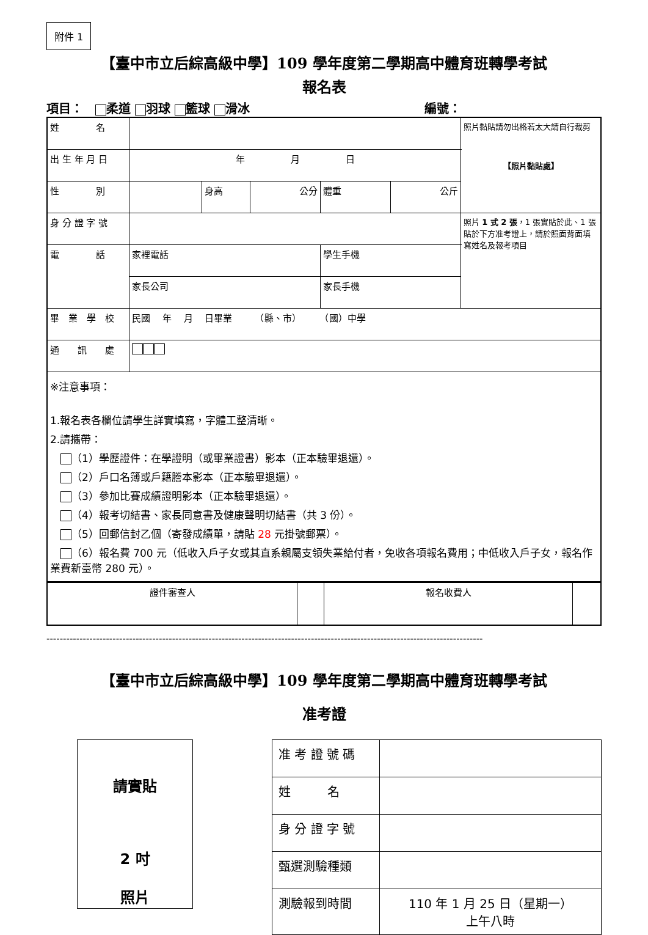附件 1
【臺中市立后綜高級中學】109 學年度第二學期高中體育班轉學考試
報名表
項目：　 柔道 羽球 籃球 滑冰 編號：
| 姓 名 | | | | | | 照片黏貼請勿出格若太大請自行裁剪 【照片黏貼處】 |
| 出 生 年 月 日 | 年 月 日 | | | | | |
| 性 別 | | 身高 | 公分 | 體重 | 公斤 | |
| 身 分 證 字 號 | | | | | | 照片 1 式 2 張 ，1 張實貼於此、1 張貼於下方准考證上，請於照面背面填寫姓名及報考項目 |
| 電 話 | 家裡電話 | | | 學生手機 | | |
| | 家長公司 | | | 家長手機 | | |
| 畢 業 學 校 | 民國 年 月 日畢業 （縣、市） （國）中學 | | | | | |
| 通 訊 處 | | | | | | |
| ※注意事項： 1.報名表各欄位請學生詳實填寫，字體工整清晰。 2.請攜帶： （1）學歷證件：在學證明（或畢業證書）影本（正本驗畢退還）。 （2）戶口名簿或戶籍謄本影本（正本驗畢退還）。 （3）參加比賽成績證明影本（正本驗畢退還）。 （4）報考切結書、家長同意書及健康聲明切結書（共 3 份）。 （5）回郵信封乙個（寄發成績單，請貼 28 元掛號郵票）。 （6）報名費 700 元（低收入戶子女或其直系親屬支領失業給付者，免收各項報名費用；中低收入戶子女，報名作業費新臺幣 280 元）。 | | | | | | |
| 證件審查人 | | 報名收費人 | |
------------------------------------------------------------------------------------------------------------------------------------
【臺中市立后綜高級中學】109 學年度第二學期高中體育班轉學考試
准考證
請實貼
2 吋
照片
| 准 考 證 號 碼 | |
| 姓 名 | |
| 身 分 證 字 號 | |
| 甄選測驗種類 | |
| 測驗報到時間 | 110 年 1 月 25 日（星期一） 上午八時 |